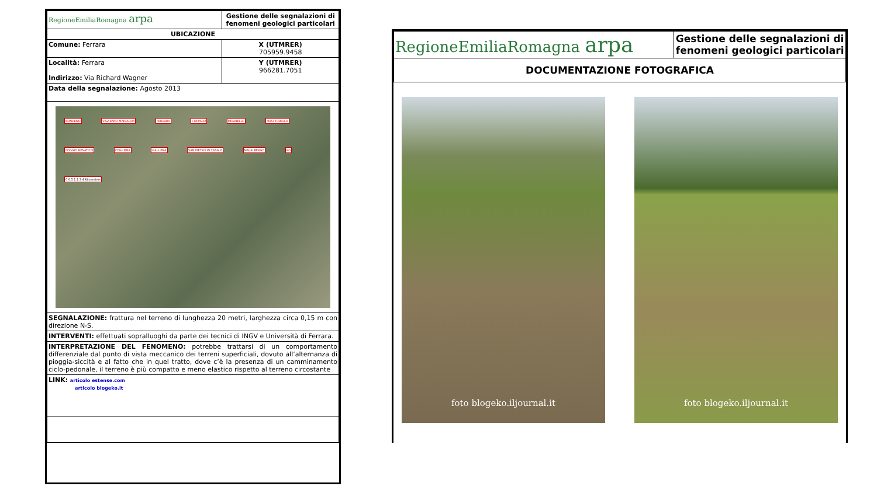| RegioneEmiliaRomagna arpa | Gestione delle segnalazioni di fenomeni geologici particolari |
| UBICAZIONE | |
| Comune: Ferrara | X (UTMRER) 705959.9458 |
| Località: Ferrara Indirizzo: Via Richard Wagner | Y (UTMRER) 966281.7051 |
| Data della segnalazione: Agosto 2013 | |
| BONDENO VIGARANO MAINARDA FERRARA COPPARO MIRABELLO MASI TORELLO POGGIO RENATICO VOGHIERA GALLIERA SAN PIETRO IN CASALE MALALBERGO RO 0 0.5 1 2 3 4 Kilometers | |
| SEGNALAZIONE: frattura nel terreno di lunghezza 20 metri, larghezza circa 0,15 m con direzione N-S. | |
| INTERVENTI: effettuati sopralluoghi da parte dei tecnici di INGV e Università di Ferrara. | |
| INTERPRETAZIONE DEL FENOMENO: potrebbe trattarsi di un comportamento differenziale dal punto di vista meccanico dei terreni superficiali, dovuto all’alternanza di pioggia-siccità e al fatto che in quel tratto, dove c’è la presenza di un camminamento ciclo-pedonale, il terreno è più compatto e meno elastico rispetto al terreno circostante | |
| LINK: articolo estense.com articolo blogeko.it | |
| RegioneEmiliaRomagna arpa | Gestione delle segnalazioni di fenomeni geologici particolari |
| DOCUMENTAZIONE FOTOGRAFICA | |
foto blogeko.iljournal.it foto blogeko.iljournal.it